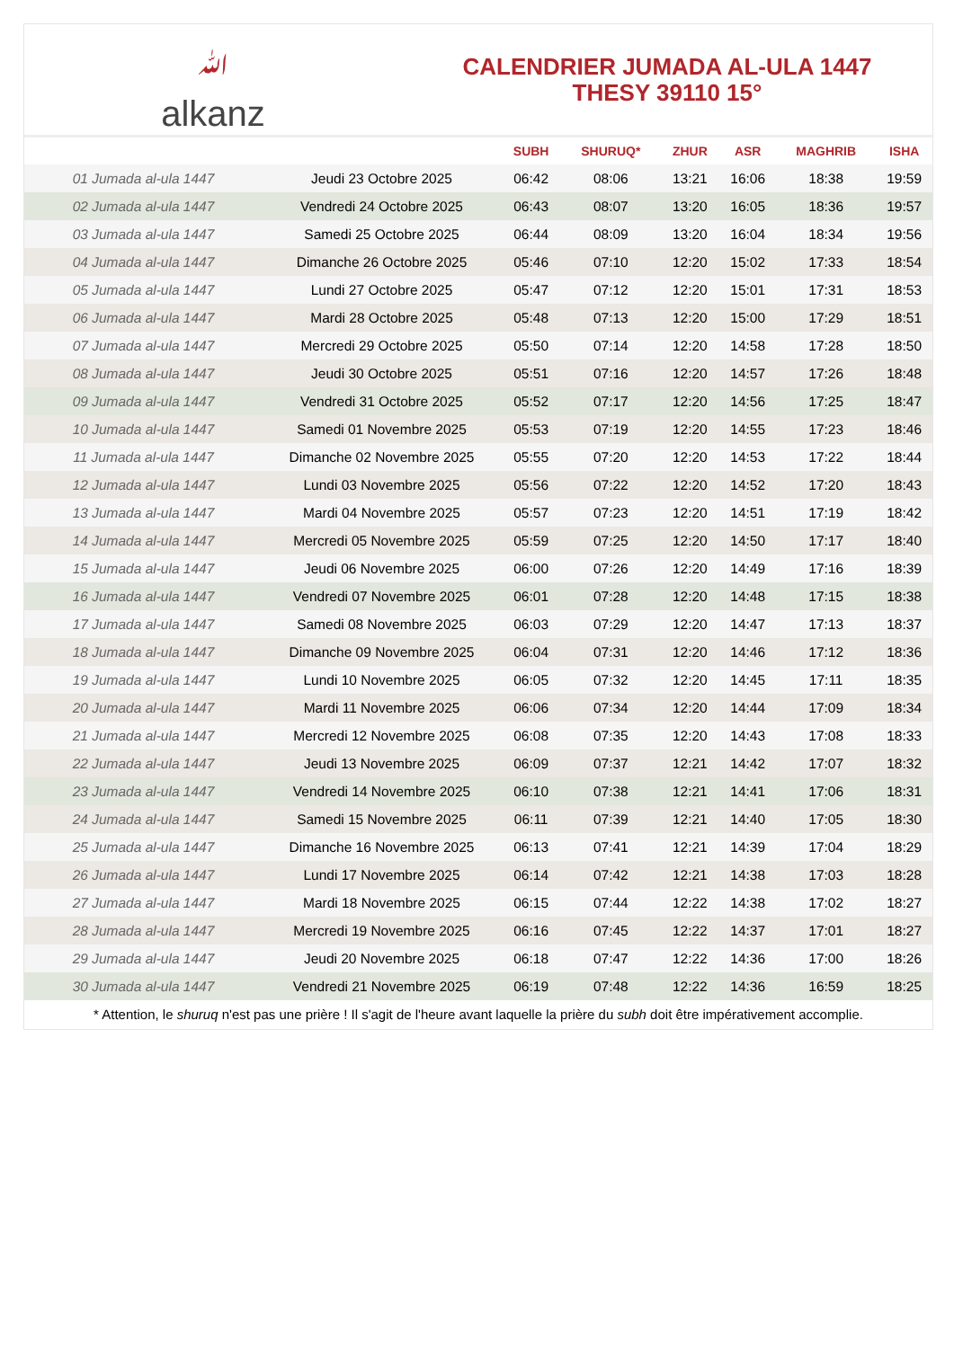ﷲalkanz
CALENDRIER JUMADA AL-ULA 1447
THESY 39110 15°
| | | SUBH | SHURUQ* | ZHUR | ASR | MAGHRIB | ISHA |
| --- | --- | --- | --- | --- | --- | --- | --- |
| 01 Jumada al-ula 1447 | Jeudi 23 Octobre 2025 | 06:42 | 08:06 | 13:21 | 16:06 | 18:38 | 19:59 |
| 02 Jumada al-ula 1447 | Vendredi 24 Octobre 2025 | 06:43 | 08:07 | 13:20 | 16:05 | 18:36 | 19:57 |
| 03 Jumada al-ula 1447 | Samedi 25 Octobre 2025 | 06:44 | 08:09 | 13:20 | 16:04 | 18:34 | 19:56 |
| 04 Jumada al-ula 1447 | Dimanche 26 Octobre 2025 | 05:46 | 07:10 | 12:20 | 15:02 | 17:33 | 18:54 |
| 05 Jumada al-ula 1447 | Lundi 27 Octobre 2025 | 05:47 | 07:12 | 12:20 | 15:01 | 17:31 | 18:53 |
| 06 Jumada al-ula 1447 | Mardi 28 Octobre 2025 | 05:48 | 07:13 | 12:20 | 15:00 | 17:29 | 18:51 |
| 07 Jumada al-ula 1447 | Mercredi 29 Octobre 2025 | 05:50 | 07:14 | 12:20 | 14:58 | 17:28 | 18:50 |
| 08 Jumada al-ula 1447 | Jeudi 30 Octobre 2025 | 05:51 | 07:16 | 12:20 | 14:57 | 17:26 | 18:48 |
| 09 Jumada al-ula 1447 | Vendredi 31 Octobre 2025 | 05:52 | 07:17 | 12:20 | 14:56 | 17:25 | 18:47 |
| 10 Jumada al-ula 1447 | Samedi 01 Novembre 2025 | 05:53 | 07:19 | 12:20 | 14:55 | 17:23 | 18:46 |
| 11 Jumada al-ula 1447 | Dimanche 02 Novembre 2025 | 05:55 | 07:20 | 12:20 | 14:53 | 17:22 | 18:44 |
| 12 Jumada al-ula 1447 | Lundi 03 Novembre 2025 | 05:56 | 07:22 | 12:20 | 14:52 | 17:20 | 18:43 |
| 13 Jumada al-ula 1447 | Mardi 04 Novembre 2025 | 05:57 | 07:23 | 12:20 | 14:51 | 17:19 | 18:42 |
| 14 Jumada al-ula 1447 | Mercredi 05 Novembre 2025 | 05:59 | 07:25 | 12:20 | 14:50 | 17:17 | 18:40 |
| 15 Jumada al-ula 1447 | Jeudi 06 Novembre 2025 | 06:00 | 07:26 | 12:20 | 14:49 | 17:16 | 18:39 |
| 16 Jumada al-ula 1447 | Vendredi 07 Novembre 2025 | 06:01 | 07:28 | 12:20 | 14:48 | 17:15 | 18:38 |
| 17 Jumada al-ula 1447 | Samedi 08 Novembre 2025 | 06:03 | 07:29 | 12:20 | 14:47 | 17:13 | 18:37 |
| 18 Jumada al-ula 1447 | Dimanche 09 Novembre 2025 | 06:04 | 07:31 | 12:20 | 14:46 | 17:12 | 18:36 |
| 19 Jumada al-ula 1447 | Lundi 10 Novembre 2025 | 06:05 | 07:32 | 12:20 | 14:45 | 17:11 | 18:35 |
| 20 Jumada al-ula 1447 | Mardi 11 Novembre 2025 | 06:06 | 07:34 | 12:20 | 14:44 | 17:09 | 18:34 |
| 21 Jumada al-ula 1447 | Mercredi 12 Novembre 2025 | 06:08 | 07:35 | 12:20 | 14:43 | 17:08 | 18:33 |
| 22 Jumada al-ula 1447 | Jeudi 13 Novembre 2025 | 06:09 | 07:37 | 12:21 | 14:42 | 17:07 | 18:32 |
| 23 Jumada al-ula 1447 | Vendredi 14 Novembre 2025 | 06:10 | 07:38 | 12:21 | 14:41 | 17:06 | 18:31 |
| 24 Jumada al-ula 1447 | Samedi 15 Novembre 2025 | 06:11 | 07:39 | 12:21 | 14:40 | 17:05 | 18:30 |
| 25 Jumada al-ula 1447 | Dimanche 16 Novembre 2025 | 06:13 | 07:41 | 12:21 | 14:39 | 17:04 | 18:29 |
| 26 Jumada al-ula 1447 | Lundi 17 Novembre 2025 | 06:14 | 07:42 | 12:21 | 14:38 | 17:03 | 18:28 |
| 27 Jumada al-ula 1447 | Mardi 18 Novembre 2025 | 06:15 | 07:44 | 12:22 | 14:38 | 17:02 | 18:27 |
| 28 Jumada al-ula 1447 | Mercredi 19 Novembre 2025 | 06:16 | 07:45 | 12:22 | 14:37 | 17:01 | 18:27 |
| 29 Jumada al-ula 1447 | Jeudi 20 Novembre 2025 | 06:18 | 07:47 | 12:22 | 14:36 | 17:00 | 18:26 |
| 30 Jumada al-ula 1447 | Vendredi 21 Novembre 2025 | 06:19 | 07:48 | 12:22 | 14:36 | 16:59 | 18:25 |
* Attention, le shuruq n'est pas une prière ! Il s'agit de l'heure avant laquelle la prière du subh doit être impérativement accomplie.